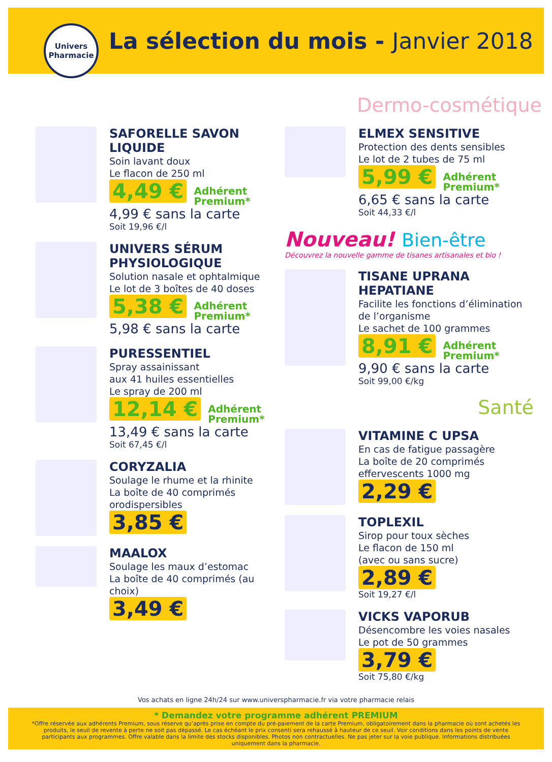Univers
Pharmacie
La sélection du mois - Janvier 2018
Dermo-cosmétique
SAFORELLE SAVON LIQUIDE
Soin lavant doux
Le flacon de 250 ml
4,49 € Adhérent
Premium*
4,99 € sans la carte
Soit 19,96 €/l
UNIVERS SÉRUM PHYSIOLOGIQUE
Solution nasale et ophtalmique
Le lot de 3 boîtes de 40 doses
5,38 € Adhérent
Premium*
5,98 € sans la carte
PURESSENTIEL
Spray assainissant
aux 41 huiles essentielles
Le spray de 200 ml
12,14 € Adhérent
Premium*
13,49 € sans la carte
Soit 67,45 €/l
CORYZALIA
Soulage le rhume et la rhinite
La boîte de 40 comprimés
orodispersibles
3,85 €
MAALOX
Soulage les maux d’estomac
La boîte de 40 comprimés (au choix)
3,49 €
ELMEX SENSITIVE
Protection des dents sensibles
Le lot de 2 tubes de 75 ml
5,99 € Adhérent
Premium*
6,65 € sans la carte
Soit 44,33 €/l
Nouveau! Bien-être
Découvrez la nouvelle gamme de tisanes artisanales et bio !
TISANE UPRANA HEPATIANE
Facilite les fonctions d’élimination de l’organisme
Le sachet de 100 grammes
8,91 € Adhérent
Premium*
9,90 € sans la carte
Soit 99,00 €/kg
Santé
VITAMINE C UPSA
En cas de fatigue passagère
La boîte de 20 comprimés
effervescents 1000 mg
2,29 €
TOPLEXIL
Sirop pour toux sèches
Le flacon de 150 ml
(avec ou sans sucre)
2,89 €
Soit 19,27 €/l
VICKS VAPORUB
Désencombre les voies nasales
Le pot de 50 grammes
3,79 €
Soit 75,80 €/kg
Vos achats en ligne 24h/24 sur www.universpharmacie.fr via votre pharmacie relais
* Demandez votre programme adhérent PREMIUM
*Offre réservée aux adhérents Premium, sous réserve qu’après prise en compte du pré-paiement de la carte Premium, obligatoirement dans la pharmacie où sont achetés les produits, le seuil de revente à perte ne soit pas dépassé. Le cas échéant le prix consenti sera rehaussé à hauteur de ce seuil. Voir conditions dans les points de vente participants aux programmes. Offre valable dans la limite des stocks disponibles. Photos non contractuelles. Ne pas jeter sur la voie publique. Informations distribuées uniquement dans la pharmacie.